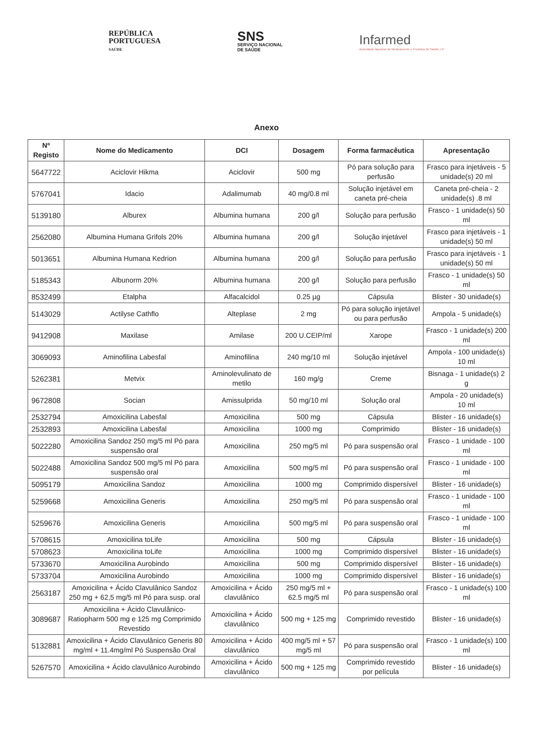REPÚBLICA
PORTUGUESA
SAÚDE
SNS
SERVIÇO NACIONAL
DE SAÚDE
Infarmed
Autoridade Nacional do Medicamento e Produtos de Saúde, I.P.
Anexo
| Nº Registo | Nome do Medicamento | DCI | Dosagem | Forma farmacêutica | Apresentação |
| --- | --- | --- | --- | --- | --- |
| 5647722 | Aciclovir Hikma | Aciclovir | 500 mg | Pó para solução para perfusão | Frasco para injetáveis - 5 unidade(s) 20 ml |
| 5767041 | Idacio | Adalimumab | 40 mg/0.8 ml | Solução injetável em caneta pré-cheia | Caneta pré-cheia - 2 unidade(s) .8 ml |
| 5139180 | Alburex | Albumina humana | 200 g/l | Solução para perfusão | Frasco - 1 unidade(s) 50 ml |
| 2562080 | Albumina Humana Grifols 20% | Albumina humana | 200 g/l | Solução injetável | Frasco para injetáveis - 1 unidade(s) 50 ml |
| 5013651 | Albumina Humana Kedrion | Albumina humana | 200 g/l | Solução para perfusão | Frasco para injetáveis - 1 unidade(s) 50 ml |
| 5185343 | Albunorm 20% | Albumina humana | 200 g/l | Solução para perfusão | Frasco - 1 unidade(s) 50 ml |
| 8532499 | Etalpha | Alfacalcidol | 0.25 µg | Cápsula | Blister - 30 unidade(s) |
| 5143029 | Actilyse Cathflo | Alteplase | 2 mg | Pó para solução injetável ou para perfusão | Ampola - 5 unidade(s) |
| 9412908 | Maxilase | Amilase | 200 U.CEIP/ml | Xarope | Frasco - 1 unidade(s) 200 ml |
| 3069093 | Aminofilina Labesfal | Aminofilina | 240 mg/10 ml | Solução injetável | Ampola - 100 unidade(s) 10 ml |
| 5262381 | Metvix | Aminolevulinato de metilo | 160 mg/g | Creme | Bisnaga - 1 unidade(s) 2 g |
| 9672808 | Socian | Amissulprida | 50 mg/10 ml | Solução oral | Ampola - 20 unidade(s) 10 ml |
| 2532794 | Amoxicilina Labesfal | Amoxicilina | 500 mg | Cápsula | Blister - 16 unidade(s) |
| 2532893 | Amoxicilina Labesfal | Amoxicilina | 1000 mg | Comprimido | Blister - 16 unidade(s) |
| 5022280 | Amoxicilina Sandoz 250 mg/5 ml Pó para suspensão oral | Amoxicilina | 250 mg/5 ml | Pó para suspensão oral | Frasco - 1 unidade - 100 ml |
| 5022488 | Amoxicilina Sandoz 500 mg/5 ml Pó para suspensão oral | Amoxicilina | 500 mg/5 ml | Pó para suspensão oral | Frasco - 1 unidade - 100 ml |
| 5095179 | Amoxicilina Sandoz | Amoxicilina | 1000 mg | Comprimido dispersível | Blister - 16 unidade(s) |
| 5259668 | Amoxicilina Generis | Amoxicilina | 250 mg/5 ml | Pó para suspensão oral | Frasco - 1 unidade - 100 ml |
| 5259676 | Amoxicilina Generis | Amoxicilina | 500 mg/5 ml | Pó para suspensão oral | Frasco - 1 unidade - 100 ml |
| 5708615 | Amoxicilina toLife | Amoxicilina | 500 mg | Cápsula | Blister - 16 unidade(s) |
| 5708623 | Amoxicilina toLife | Amoxicilina | 1000 mg | Comprimido dispersível | Blister - 16 unidade(s) |
| 5733670 | Amoxicilina Aurobindo | Amoxicilina | 500 mg | Comprimido dispersível | Blister - 16 unidade(s) |
| 5733704 | Amoxicilina Aurobindo | Amoxicilina | 1000 mg | Comprimido dispersível | Blister - 16 unidade(s) |
| 2563187 | Amoxicilina + Ácido Clavulânico Sandoz 250 mg + 62,5 mg/5 ml Pó para susp. oral | Amoxicilina + Ácido clavulânico | 250 mg/5 ml + 62.5 mg/5 ml | Pó para suspensão oral | Frasco - 1 unidade(s) 100 ml |
| 3089687 | Amoxicilina + Ácido Clavulânico-Ratiopharm 500 mg e 125 mg Comprimido Revestido | Amoxicilina + Ácido clavulânico | 500 mg + 125 mg | Comprimido revestido | Blister - 16 unidade(s) |
| 5132881 | Amoxicilina + Ácido Clavulânico Generis 80 mg/ml + 11.4mg/ml Pó Suspensão Oral | Amoxicilina + Ácido clavulânico | 400 mg/5 ml + 57 mg/5 ml | Pó para suspensão oral | Frasco - 1 unidade(s) 100 ml |
| 5267570 | Amoxicilina + Ácido clavulânico Aurobindo | Amoxicilina + Ácido clavulânico | 500 mg + 125 mg | Comprimido revestido por película | Blister - 16 unidade(s) |